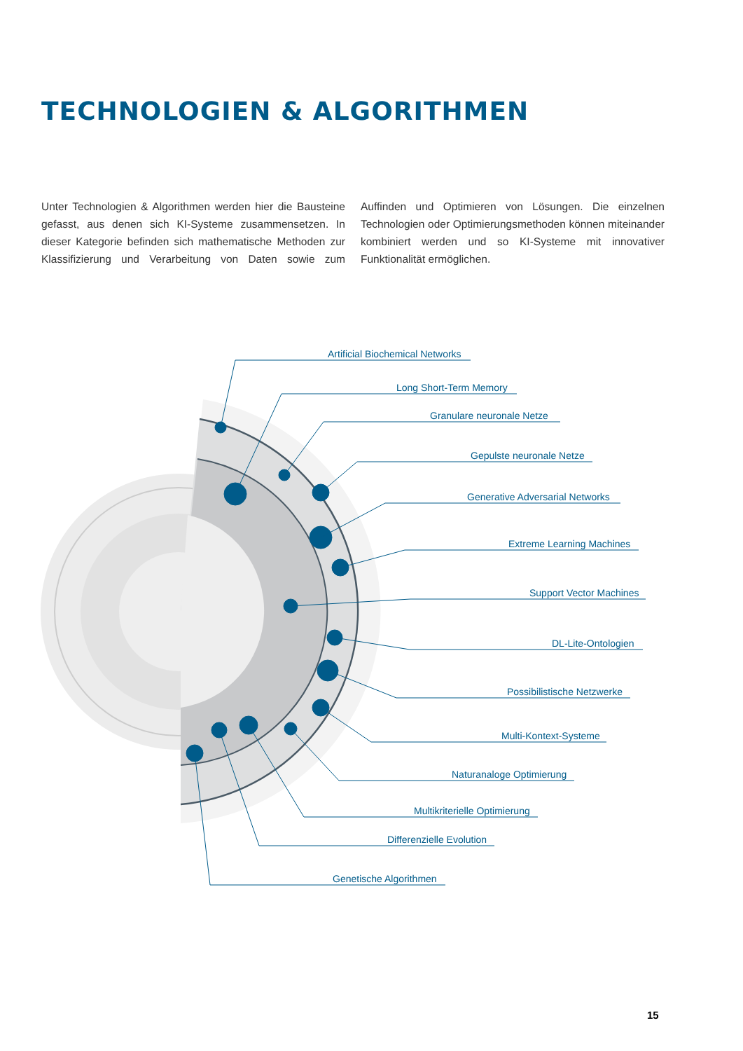TECHNOLOGIEN & ALGORITHMEN
Unter Technologien & Algorithmen werden hier die Bausteine gefasst, aus denen sich KI-Systeme zusammensetzen. In dieser Kategorie befinden sich mathematische Methoden zur Klassifizierung und Verarbeitung von Daten sowie zum Auffinden und Optimieren von Lösungen. Die einzelnen Technologien oder Optimierungsmethoden können miteinander kombiniert werden und so KI-Systeme mit innovativer Funktionalität ermöglichen.
Artificial Biochemical Networks
Long Short-Term Memory
Granulare neuronale Netze
Gepulste neuronale Netze
Generative Adversarial Networks
Extreme Learning Machines
Support Vector Machines
DL-Lite-Ontologien
Possibilistische Netzwerke
Multi-Kontext-Systeme
Naturanaloge Optimierung
Multikriterielle Optimierung
Differenzielle Evolution
Genetische Algorithmen
15